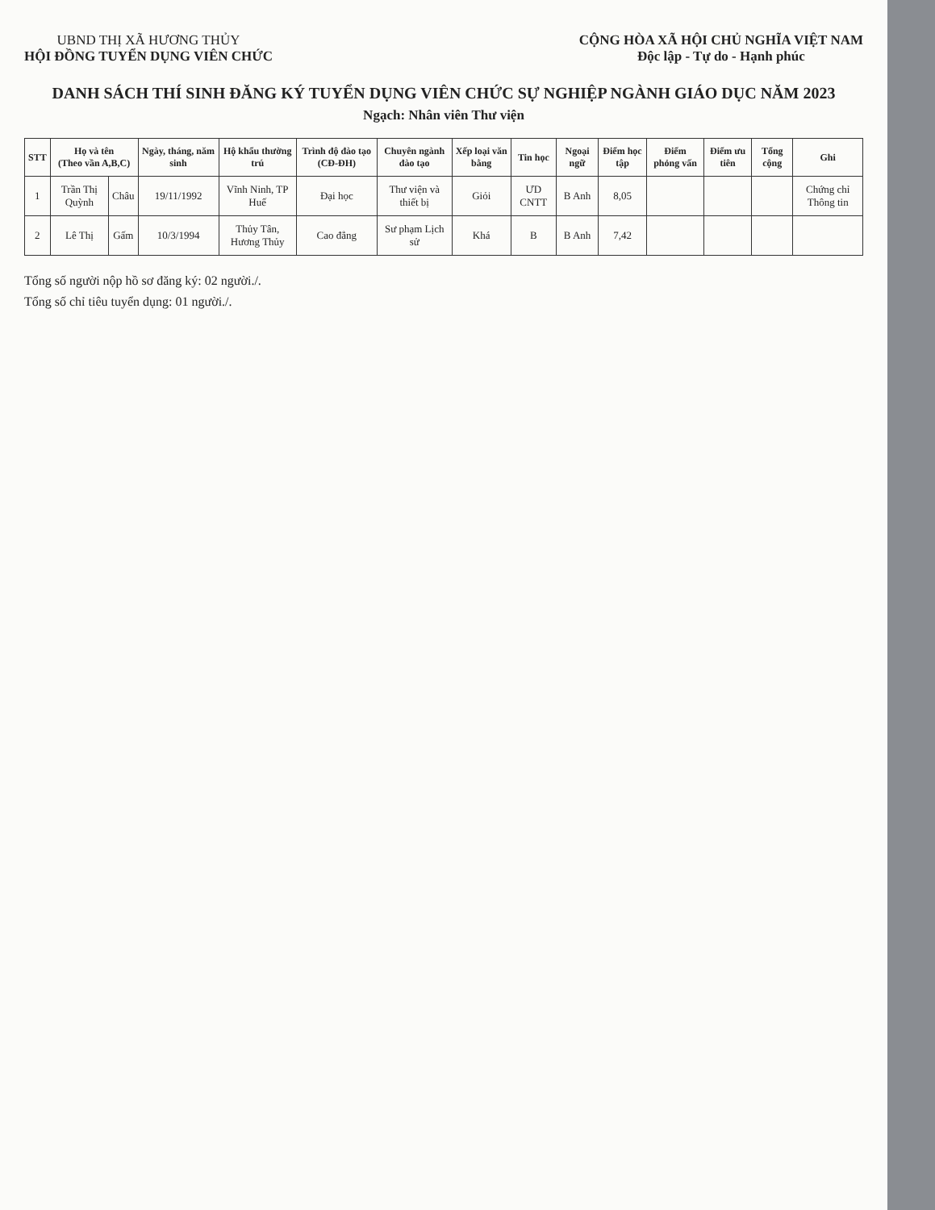UBND THỊ XÃ HƯƠNG THỦY
HỘI ĐỒNG TUYỂN DỤNG VIÊN CHỨC
CỘNG HÒA XÃ HỘI CHỦ NGHĨA VIỆT NAM
Độc lập - Tự do - Hạnh phúc
DANH SÁCH THÍ SINH ĐĂNG KÝ TUYỂN DỤNG VIÊN CHỨC SỰ NGHIỆP NGÀNH GIÁO DỤC NĂM 2023
Ngạch: Nhân viên Thư viện
| STT | Họ và tên (Theo vần A,B,C) | | Ngày, tháng, năm sinh | Hộ khẩu thường trú | Trình độ đào tạo (CĐ-ĐH) | Chuyên ngành đào tạo | Xếp loại văn bằng | Tin học | Ngoại ngữ | Điểm học tập | Điểm phỏng vấn | Điểm ưu tiên | Tổng cộng | Ghi |
| --- | --- | --- | --- | --- | --- | --- | --- | --- | --- | --- | --- | --- | --- | --- |
| 1 | Trần Thị Quỳnh | Châu | 19/11/1992 | Vĩnh Ninh, TP Huế | Đại học | Thư viện và thiết bị | Giỏi | ƯD CNTT | B Anh | 8,05 | | | | Chứng chỉ Thông tin |
| 2 | Lê Thị | Gấm | 10/3/1994 | Thủy Tân, Hương Thủy | Cao đẳng | Sư phạm Lịch sử | Khá | B | B Anh | 7,42 | | | | |
Tổng số người nộp hồ sơ đăng ký: 02 người./.
Tổng số chỉ tiêu tuyển dụng: 01 người./.